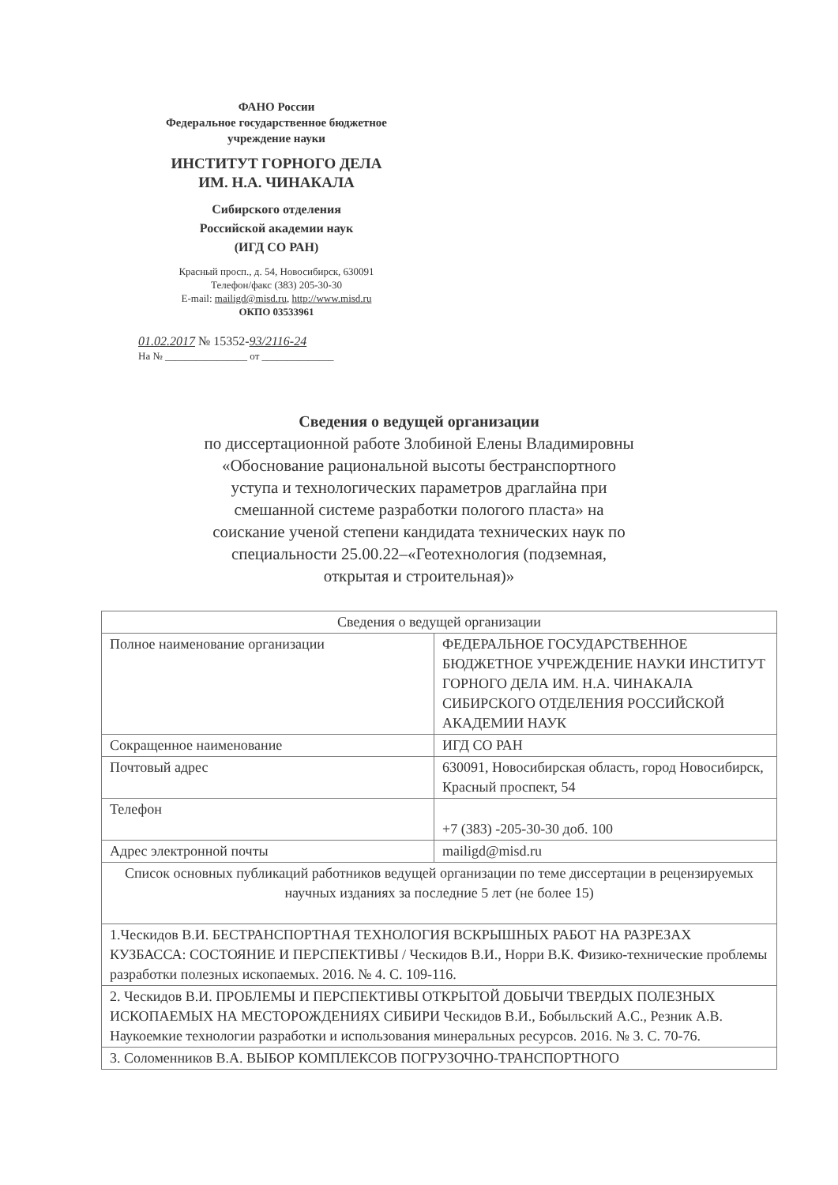ФАНО России
Федеральное государственное бюджетное
учреждение науки
ИНСТИТУТ ГОРНОГО ДЕЛА
ИМ. Н.А. ЧИНАКАЛА
Сибирского отделения
Российской академии наук
(ИГД СО РАН)
Красный просп., д. 54, Новосибирск, 630091
Телефон/факс (383) 205-30-30
E-mail: mailigd@misd.ru, http://www.misd.ru
ОКПО 03533961
01.02.2017 № 15352-93/2116-24
На № ________________ от ______________
Сведения о ведущей организации
по диссертационной работе Злобиной Елены Владимировны «Обоснование рациональной высоты бестранспортного уступа и технологических параметров драглайна при смешанной системе разработки пологого пласта» на соискание ученой степени кандидата технических наук по специальности 25.00.22–«Геотехнология (подземная, открытая и строительная)»
| Сведения о ведущей организации | |
| Полное наименование организации | ФЕДЕРАЛЬНОЕ ГОСУДАРСТВЕННОЕ БЮДЖЕТНОЕ УЧРЕЖДЕНИЕ НАУКИ ИНСТИТУТ ГОРНОГО ДЕЛА ИМ. Н.А. ЧИНАКАЛА СИБИРСКОГО ОТДЕЛЕНИЯ РОССИЙСКОЙ АКАДЕМИИ НАУК |
| Сокращенное наименование | ИГД СО РАН |
| Почтовый адрес | 630091, Новосибирская область, город Новосибирск, Красный проспект, 54 |
| Телефон | +7 (383) -205-30-30 доб. 100 |
| Адрес электронной почты | mailigd@misd.ru |
| Список основных публикаций работников ведущей организации по теме диссертации в рецензируемых научных изданиях за последние 5 лет (не более 15) | |
| 1.Ческидов В.И. БЕСТРАНСПОРТНАЯ ТЕХНОЛОГИЯ ВСКРЫШНЫХ РАБОТ НА РАЗРЕЗАХ КУЗБАССА: СОСТОЯНИЕ И ПЕРСПЕКТИВЫ / Ческидов В.И., Норри В.К. Физико-технические проблемы разработки полезных ископаемых. 2016. № 4. С. 109-116. | |
| 2. Ческидов В.И. ПРОБЛЕМЫ И ПЕРСПЕКТИВЫ ОТКРЫТОЙ ДОБЫЧИ ТВЕРДЫХ ПОЛЕЗНЫХ ИСКОПАЕМЫХ НА МЕСТОРОЖДЕНИЯХ СИБИРИ Ческидов В.И., Бобыльский А.С., Резник А.В. Наукоемкие технологии разработки и использования минеральных ресурсов. 2016. № 3. С. 70-76. | |
| 3. Соломенников В.А. ВЫБОР КОМПЛЕКСОВ ПОГРУЗОЧНО-ТРАНСПОРТНОГО | |